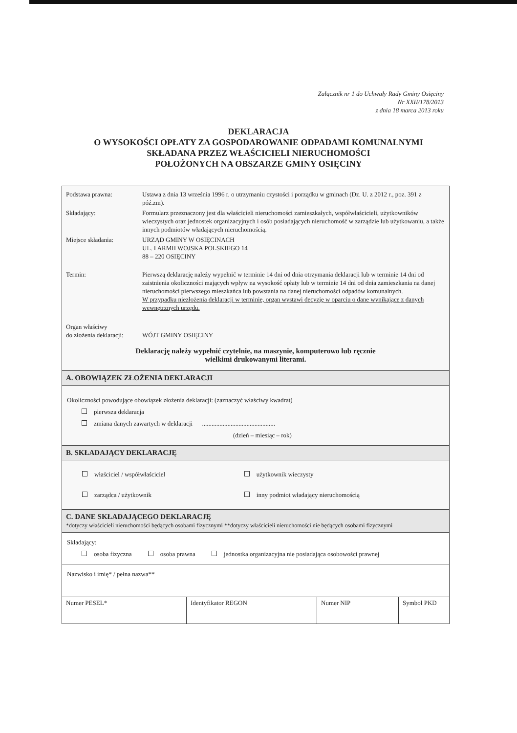Załącznik nr 1 do Uchwały Rady Gminy Osięciny
Nr XXII/178/2013
z dnia 18 marca 2013 roku
DEKLARACJA
O WYSOKOŚCI OPŁATY ZA GOSPODAROWANIE ODPADAMI KOMUNALNYMI
SKŁADANA PRZEZ WŁAŚCICIELI NIERUCHOMOŚCI
POŁOŻONYCH NA OBSZARZE GMINY OSIĘCINY
| Podstawa prawna: | Ustawa z dnia 13 września 1996 r. o utrzymaniu czystości i porządku w gminach (Dz. U. z 2012 r., poz. 391 z póź.zm). |
| Składający: | Formularz przeznaczony jest dla właścicieli nieruchomości zamieszkałych, współwłaścicieli, użytkowników wieczystych oraz jednostek organizacyjnych i osób posiadających nieruchomość w zarządzie lub użytkowaniu, a także innych podmiotów władających nieruchomością. |
| Miejsce składania: | URZĄD GMINY W OSIĘCINACH UL. I ARMII WOJSKA POLSKIEGO 14 88 – 220 OSIĘCINY |
| Termin: | Pierwszą deklarację należy wypełnić w terminie 14 dni od dnia otrzymania deklaracji lub w terminie 14 dni od zaistnienia okoliczności mających wpływ na wysokość opłaty lub w terminie 14 dni od dnia zamieszkania na danej nieruchomości pierwszego mieszkańca lub powstania na danej nieruchomości odpadów komunalnych. W przypadku niezłożenia deklaracji w terminie, organ wystawi decyzję w oparciu o dane wynikające z danych wewnętrznych urzędu. |
| Organ właściwy do złożenia deklaracji: | WÓJT GMINY OSIĘCINY |
Deklarację należy wypełnić czytelnie, na maszynie, komputerowo lub ręcznie
wielkimi drukowanymi literami.
A. OBOWIĄZEK ZŁOŻENIA DEKLARACJI
Okoliczności powodujące obowiązek złożenia deklaracji: (zaznaczyć właściwy kwadrat)
pierwsza deklaracja
zmiana danych zawartych w deklaracji ..............................................
(dzień – miesiąc – rok)
B. SKŁADAJĄCY DEKLARACJĘ
| właściciel / współwłaściciel | użytkownik wieczysty |
| zarządca / użytkownik | inny podmiot władający nieruchomością |
C. DANE SKŁADAJĄCEGO DEKLARACJĘ
*dotyczy właścicieli nieruchomości będących osobami fizycznymi **dotyczy właścicieli nieruchomości nie będących osobami fizycznymi
Składający:
osoba fizyczna osoba prawna jednostka organizacyjna nie posiadająca osobowości prawnej
Nazwisko i imię* / pełna nazwa**
| Numer PESEL* | Identyfikator REGON | Numer NIP | Symbol PKD |